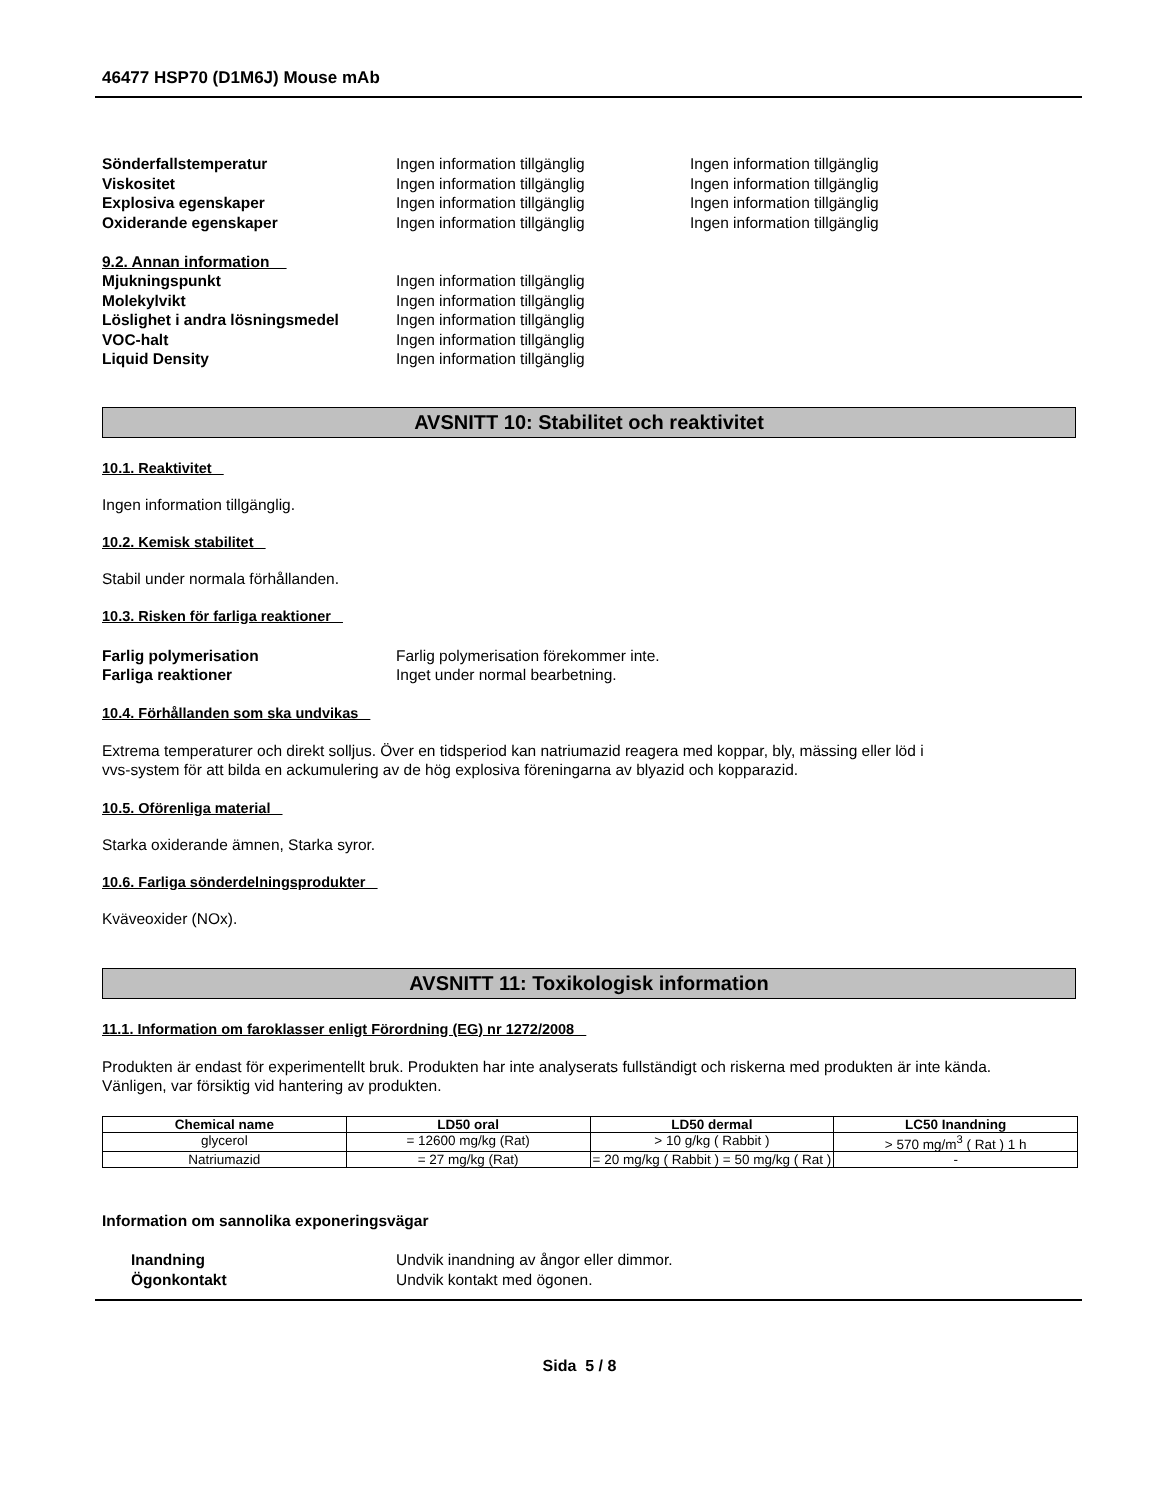46477 HSP70 (D1M6J) Mouse mAb
Sönderfallstemperatur Ingen information tillgänglig Ingen information tillgänglig
Viskositet Ingen information tillgänglig Ingen information tillgänglig
Explosiva egenskaper Ingen information tillgänglig Ingen information tillgänglig
Oxiderande egenskaper Ingen information tillgänglig Ingen information tillgänglig
9.2. Annan information
Mjukningspunkt Ingen information tillgänglig
Molekylvikt Ingen information tillgänglig
Löslighet i andra lösningsmedel Ingen information tillgänglig
VOC-halt Ingen information tillgänglig
Liquid Density Ingen information tillgänglig
AVSNITT 10: Stabilitet och reaktivitet
10.1. Reaktivitet
Ingen information tillgänglig.
10.2. Kemisk stabilitet
Stabil under normala förhållanden.
10.3. Risken för farliga reaktioner
Farlig polymerisation Farlig polymerisation förekommer inte.
Farliga reaktioner Inget under normal bearbetning.
10.4. Förhållanden som ska undvikas
Extrema temperaturer och direkt solljus. Över en tidsperiod kan natriumazid reagera med koppar, bly, mässing eller löd i
vvs-system för att bilda en ackumulering av de hög explosiva föreningarna av blyazid och kopparazid.
10.5. Oförenliga material
Starka oxiderande ämnen, Starka syror.
10.6. Farliga sönderdelningsprodukter
Kväveoxider (NOx).
AVSNITT 11: Toxikologisk information
11.1. Information om faroklasser enligt Förordning (EG) nr 1272/2008
Produkten är endast för experimentellt bruk. Produkten har inte analyserats fullständigt och riskerna med produkten är inte kända.
Vänligen, var försiktig vid hantering av produkten.
| Chemical name | LD50 oral | LD50 dermal | LC50 Inandning |
| --- | --- | --- | --- |
| glycerol | = 12600 mg/kg (Rat) | > 10 g/kg ( Rabbit ) | > 570 mg/m<sup>3</sup> ( Rat ) 1 h |
| Natriumazid | = 27 mg/kg (Rat) | = 20 mg/kg ( Rabbit ) = 50 mg/kg ( Rat ) | - |
Information om sannolika exponeringsvägar
Inandning Undvik inandning av ångor eller dimmor.
Ögonkontakt Undvik kontakt med ögonen.
Sida 5 / 8